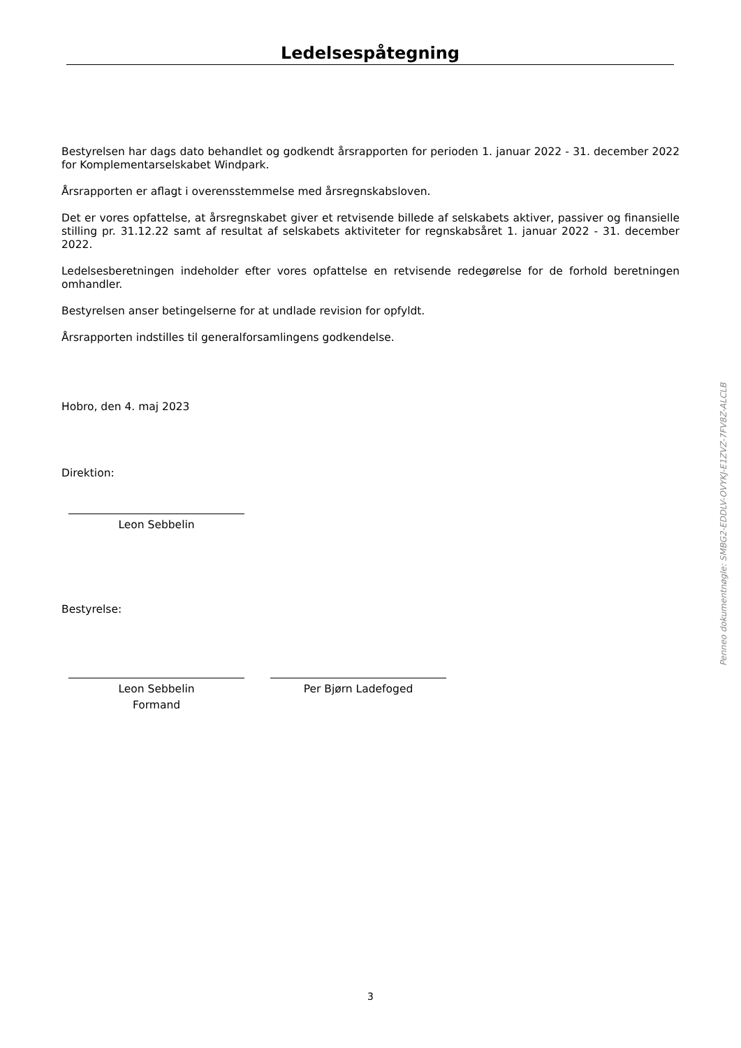Ledelsespåtegning
Bestyrelsen har dags dato behandlet og godkendt årsrapporten for perioden 1. januar 2022 - 31. december 2022 for Komplementarselskabet Windpark.
Årsrapporten er aflagt i overensstemmelse med årsregnskabsloven.
Det er vores opfattelse, at årsregnskabet giver et retvisende billede af selskabets aktiver, passiver og finansielle stilling pr. 31.12.22 samt af resultat af selskabets aktiviteter for regnskabsåret 1. januar 2022 - 31. december 2022.
Ledelsesberetningen indeholder efter vores opfattelse en retvisende redegørelse for de forhold beretningen omhandler.
Bestyrelsen anser betingelserne for at undlade revision for opfyldt.
Årsrapporten indstilles til generalforsamlingens godkendelse.
Hobro, den 4. maj 2023
Direktion:
Leon Sebbelin
Bestyrelse:
Leon Sebbelin
Formand
Per Bjørn Ladefoged
Penneo dokumentnøgle: SMBG2-EDDLV-OVYKJ-E1ZVZ-7FV8Z-ALCLB
3